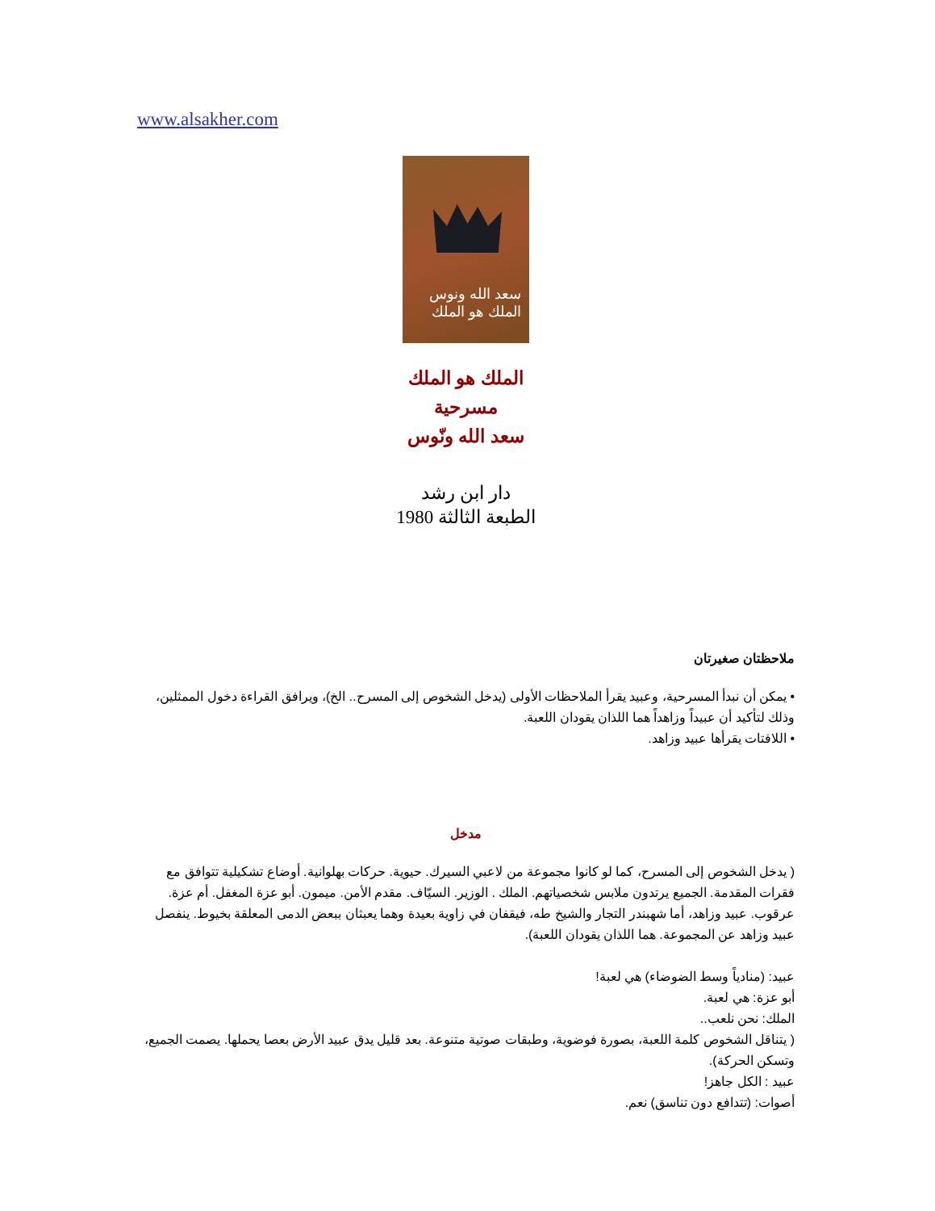www.alsakher.com
سعد الله ونوس
الملك هو الملك
الملك هو الملك
مسرحية
سعد الله ونّوس
دار ابن رشد
الطبعة الثالثة 1980
ملاحظتان صغيرتان
• يمكن أن نبدأ المسرحية، وعبيد يقرأ الملاحظات الأولى (يدخل الشخوص إلى المسرح.. الخ)، ويرافق القراءة دخول الممثلين، وذلك لتأكيد أن عبيداً وزاهداً هما اللذان يقودان اللعبة.
• اللافتات يقرأها عبيد وزاهد.
مدخل
( يدخل الشخوص إلى المسرح، كما لو كانوا مجموعة من لاعبي السيرك. حيوية. حركات بهلوانية. أوضاع تشكيلية تتوافق مع فقرات المقدمة. الجميع يرتدون ملابس شخصياتهم. الملك . الوزير. السيّاف. مقدم الأمن. ميمون. أبو عزة المغفل. أم عزة. عرقوب. عبيد وزاهد، أما شهبندر التجار والشيخ طه، فيقفان في زاوية بعيدة وهما يعبثان ببعض الدمى المعلقة بخيوط. ينفصل عبيد وزاهد عن المجموعة. هما اللذان يقودان اللعبة).
عبيد: (منادياً وسط الضوضاء) هي لعبة!
أبو عزة: هي لعبة.
الملك: نحن نلعب..
( يتناقل الشخوص كلمة اللعبة، بصورة فوضوية، وطبقات صوتية متنوعة. بعد قليل يدق عبيد الأرض بعصا يحملها. يصمت الجميع، وتسكن الحركة).
عبيد : الكل جاهز!
أصوات: (تتدافع دون تناسق) نعم.